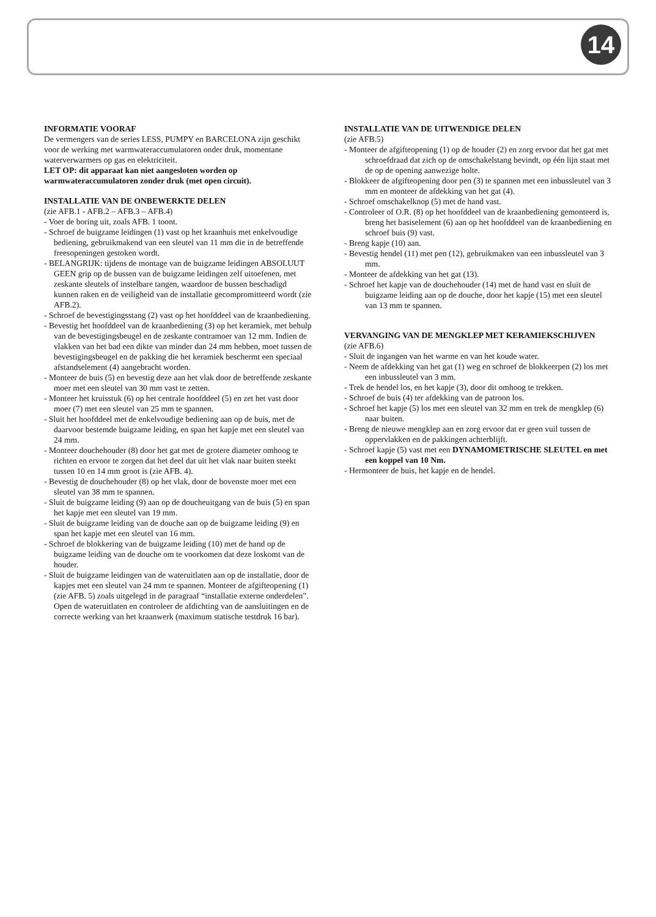14
INFORMATIE VOORAF
De vermengers van de series LESS, PUMPY en BARCELONA zijn geschikt voor de werking met warmwateraccumulatoren onder druk, momentane waterverwarmers op gas en elektriciteit.
LET OP: dit apparaat kan niet aangesloten worden op warmwateraccumulatoren zonder druk (met open circuit).
INSTALLATIE VAN DE ONBEWERKTE DELEN
(zie AFB.1 - AFB.2 – AFB.3 – AFB.4)
- Voer de boring uit, zoals AFB. 1 toont.
- Schroef de buigzame leidingen (1) vast op het kraanhuis met enkelvoudige bediening, gebruikmakend van een sleutel van 11 mm die in de betreffende freesopeningen gestoken wordt.
- BELANGRIJK: tijdens de montage van de buigzame leidingen ABSOLUUT GEEN grip op de bussen van de buigzame leidingen zelf uitoefenen, met zeskante sleutels of instelbare tangen, waardoor de bussen beschadigd kunnen raken en de veiligheid van de installatie gecompromitteerd wordt (zie AFB.2).
- Schroef de bevestigingsstang (2) vast op het hoofddeel van de kraanbediening.
- Bevestig het hoofddeel van de kraanbediening (3) op het keramiek, met behulp van de bevestigingsbeugel en de zeskante contramoer van 12 mm. Indien de vlakken van het bad een dikte van minder dan 24 mm hebben, moet tussen de bevestigingsbeugel en de pakking die het keramiek beschermt een speciaal afstandselement (4) aangebracht worden.
- Monteer de buis (5) en bevestig deze aan het vlak door de betreffende zeskante moer met een sleutel van 30 mm vast te zetten.
- Monteer het kruisstuk (6) op het centrale hoofddeel (5) en zet het vast door moer (7) met een sleutel van 25 mm te spannen.
- Sluit het hoofddeel met de enkelvoudige bediening aan op de buis, met de daarvoor bestemde buigzame leiding, en span het kapje met een sleutel van 24 mm.
- Monteer douchehouder (8) door het gat met de grotere diameter omhoog te richten en ervoor te zorgen dat het deel dat uit het vlak naar buiten steekt tussen 10 en 14 mm groot is (zie AFB. 4).
- Bevestig de douchehouder (8) op het vlak, door de bovenste moer met een sleutel van 38 mm te spannen.
- Sluit de buigzame leiding (9) aan op de doucheuitgang van de buis (5) en span het kapje met een sleutel van 19 mm.
- Sluit de buigzame leiding van de douche aan op de buigzame leiding (9) en span het kapje met een sleutel van 16 mm.
- Schroef de blokkering van de buigzame leiding (10) met de hand op de buigzame leiding van de douche om te voorkomen dat deze loskomt van de houder.
- Sluit de buigzame leidingen van de wateruitlaten aan op de installatie, door de kapjes met een sleutel van 24 mm te spannen. Monteer de afgifteopening (1) (zie AFB. 5) zoals uitgelegd in de paragraaf “installatie externe onderdelen”. Open de wateruitlaten en controleer de afdichting van de aansluitingen en de correcte werking van het kraanwerk (maximum statische testdruk 16 bar).
INSTALLATIE VAN DE UITWENDIGE DELEN
(zie AFB.5)
- Monteer de afgifteopening (1) op de houder (2) en zorg ervoor dat het gat met schroefdraad dat zich op de omschakelstang bevindt, op één lijn staat met de op de opening aanwezige holte.
- Blokkeer de afgifteopening door pen (3) te spannen met een inbussleutel van 3 mm en monteer de afdekking van het gat (4).
- Schroef omschakelknop (5) met de hand vast.
- Controleer of O.R. (8) op het hoofddeel van de kraanbediening gemonteerd is, breng het basiselement (6) aan op het hoofddeel van de kraanbediening en schroef buis (9) vast.
- Breng kapje (10) aan.
- Bevestig hendel (11) met pen (12), gebruikmaken van een inbussleutel van 3 mm.
- Monteer de afdekking van het gat (13).
- Schroef het kapje van de douchehouder (14) met de hand vast en sluit de buigzame leiding aan op de douche, door het kapje (15) met een sleutel van 13 mm te spannen.
VERVANGING VAN DE MENGKLEP MET KERAMIEKSCHIJVEN
(zie AFB.6)
- Sluit de ingangen van het warme en van het koude water.
- Neem de afdekking van het gat (1) weg en schroef de blokkeerpen (2) los met een inbussleutel van 3 mm.
- Trek de hendel los, en het kapje (3), door dit omhoog te trekken.
- Schroef de buis (4) ter afdekking van de patroon los.
- Schroef het kapje (5) los met een sleutel van 32 mm en trek de mengklep (6) naar buiten.
- Breng de nieuwe mengklep aan en zorg ervoor dat er geen vuil tussen de oppervlakken en de pakkingen achterblijft.
- Schroef kapje (5) vast met een DYNAMOMETRISCHE SLEUTEL en met een koppel van 10 Nm.
- Hermonteer de buis, het kapje en de hendel.